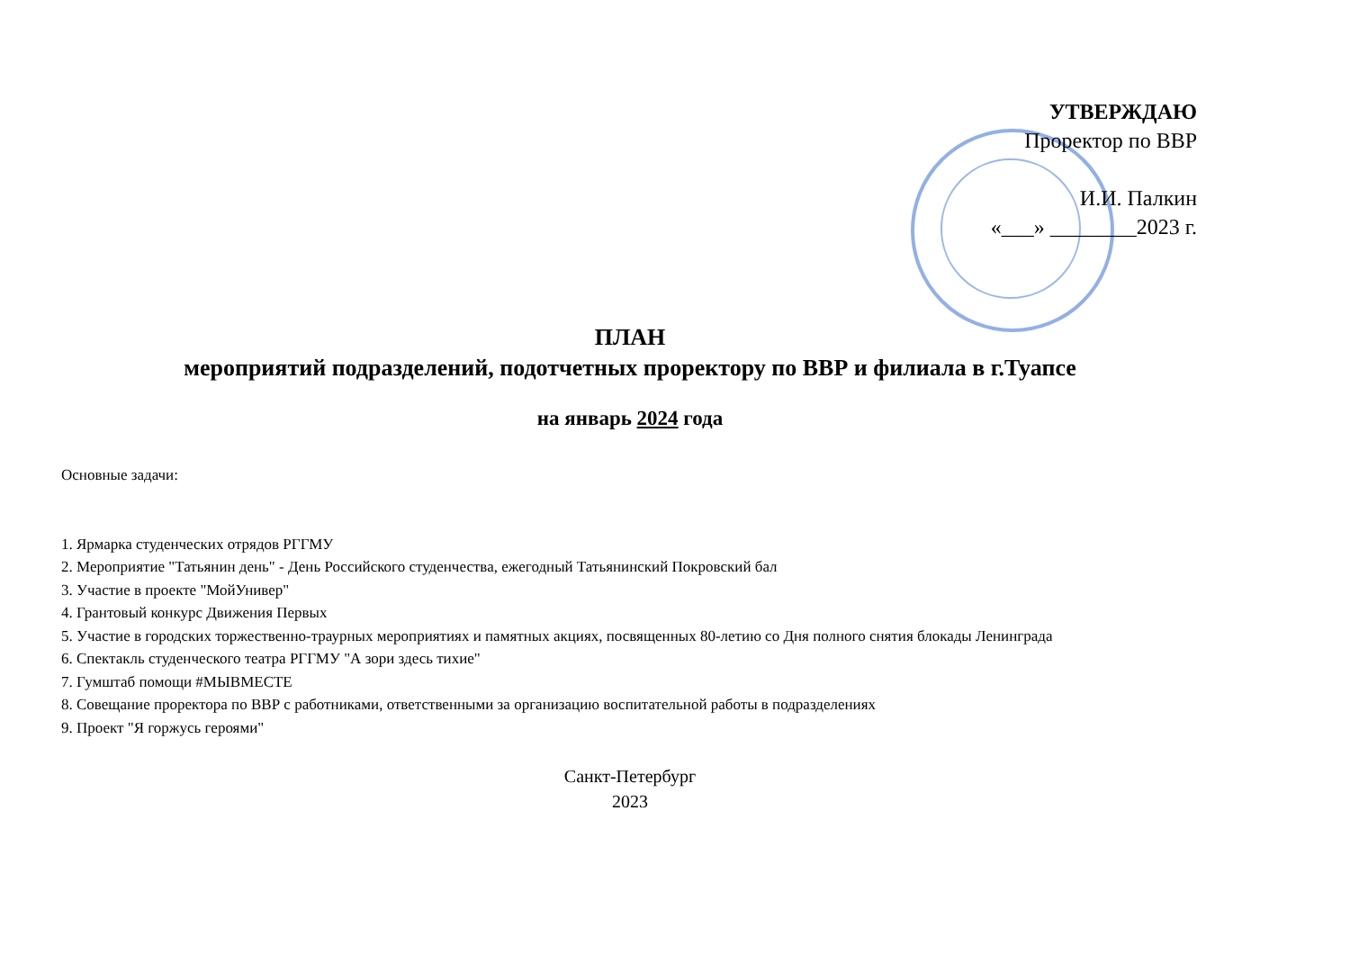УТВЕРЖДАЮ
Проректор по ВВР
И.И. Палкин
«___» ________2023 г.
ПЛАН
мероприятий подразделений, подотчетных проректору по ВВР и филиала в г.Туапсе
на январь 2024 года
Основные задачи:
1. Ярмарка студенческих отрядов РГГМУ
2. Мероприятие "Татьянин день" - День Российского студенчества, ежегодный Татьянинский Покровский бал
3. Участие в проекте "МойУнивер"
4. Грантовый конкурс Движения Первых
5. Участие в городских торжественно-траурных мероприятиях и памятных акциях, посвященных 80-летию со Дня полного снятия блокады Ленинграда
6. Спектакль студенческого театра РГГМУ "А зори здесь тихие"
7. Гумштаб помощи #МЫВМЕСТЕ
8. Совещание проректора по ВВР с работниками, ответственными за организацию воспитательной работы в подразделениях
9. Проект "Я горжусь героями"
Санкт-Петербург
2023